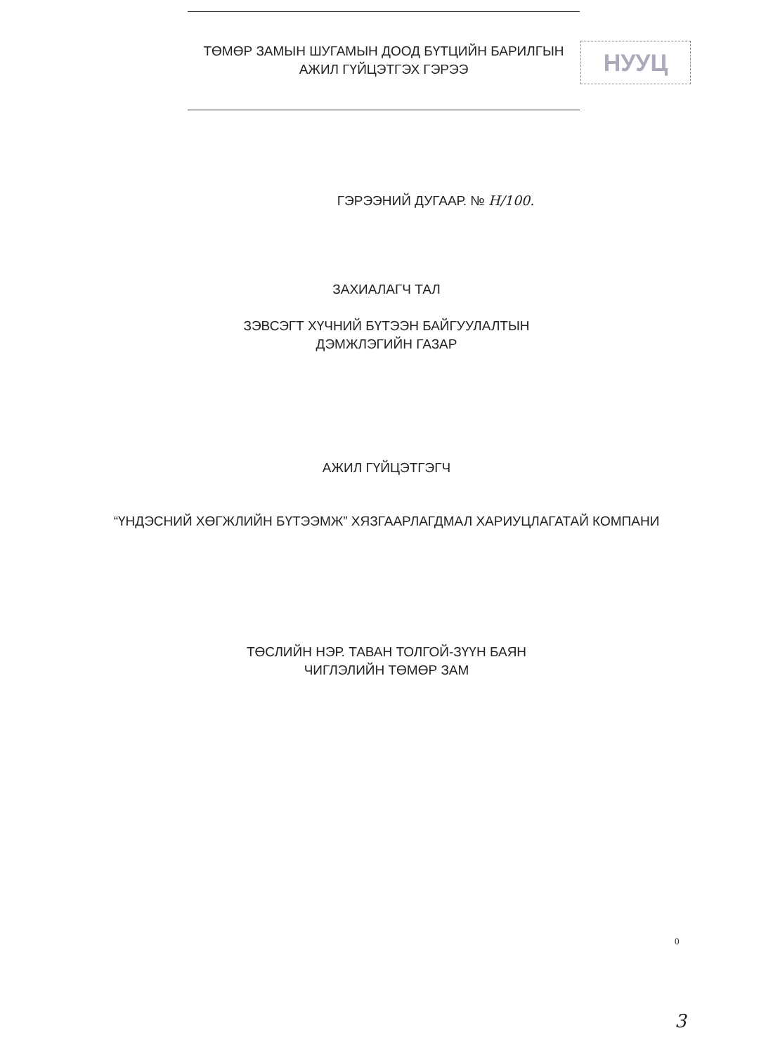НУУЦ
ТӨМӨР ЗАМЫН ШУГАМЫН ДООД БҮТЦИЙН БАРИЛГЫН
АЖИЛ ГҮЙЦЭТГЭХ ГЭРЭЭ
ГЭРЭЭНИЙ ДУГААР. № Н/100.
ЗАХИАЛАГЧ ТАЛ
ЗЭВСЭГТ ХҮЧНИЙ БҮТЭЭН БАЙГУУЛАЛТЫН
ДЭМЖЛЭГИЙН ГАЗАР
АЖИЛ ГҮЙЦЭТГЭГЧ
“ҮНДЭСНИЙ ХӨГЖЛИЙН БҮТЭЭМЖ” ХЯЗГААРЛАГДМАЛ ХАРИУЦЛАГАТАЙ КОМПАНИ
ТӨСЛИЙН НЭР. ТАВАН ТОЛГОЙ-ЗҮҮН БАЯН
ЧИГЛЭЛИЙН ТӨМӨР ЗАМ
0
3